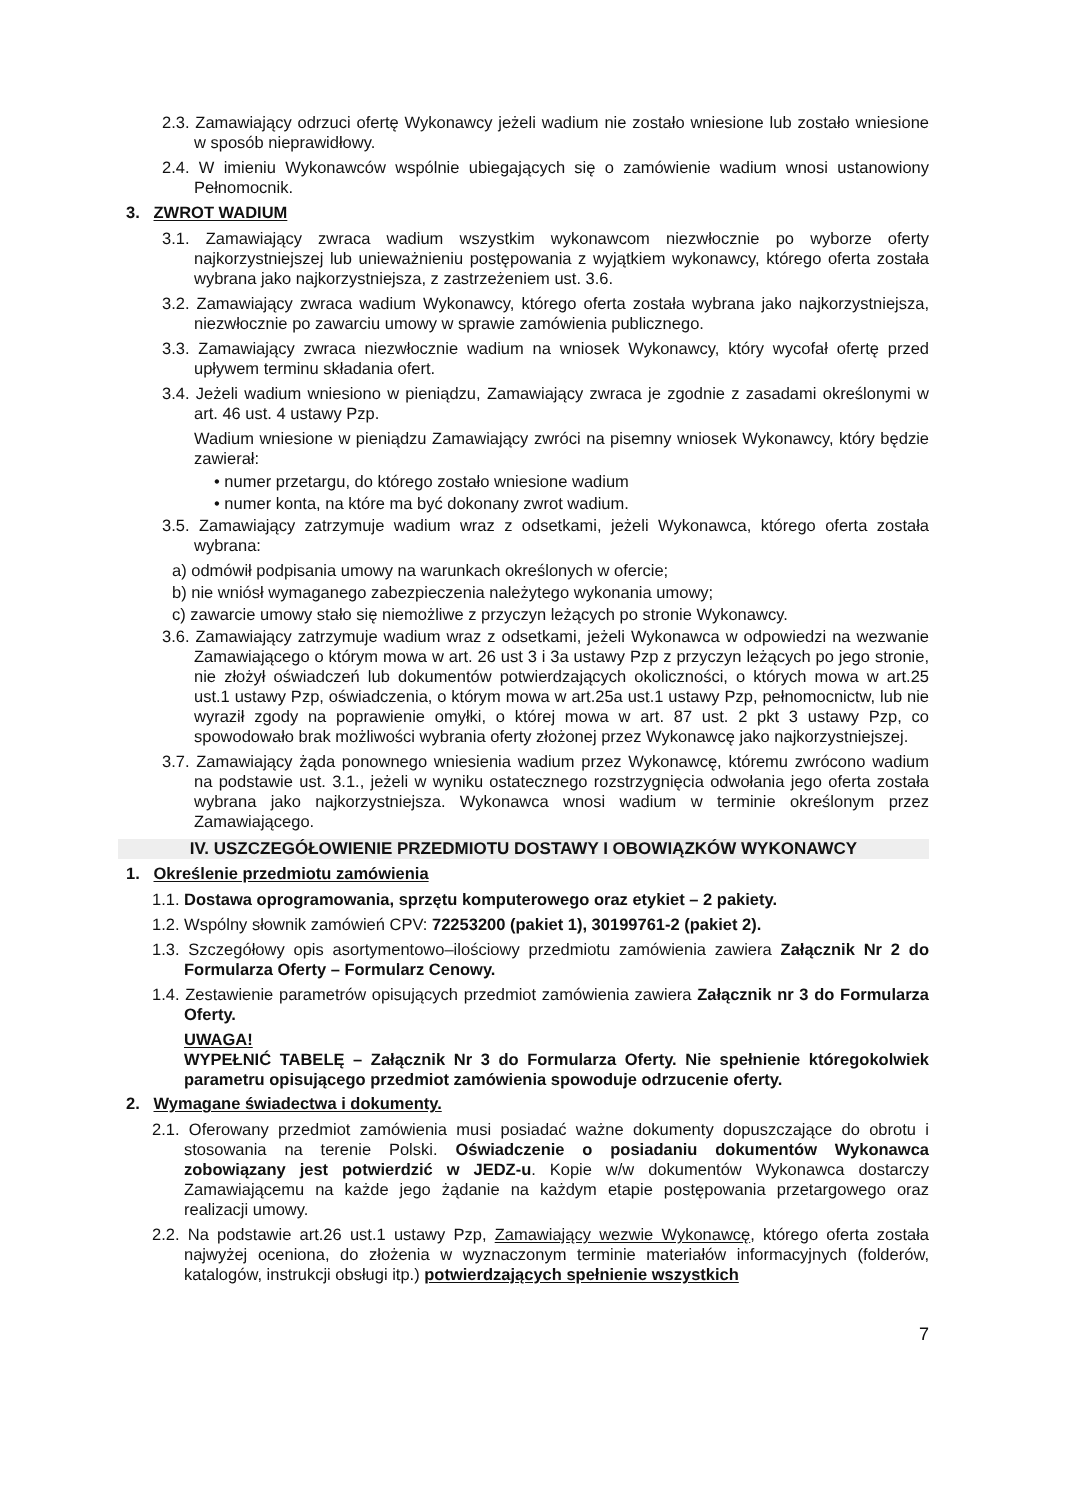2.3. Zamawiający odrzuci ofertę Wykonawcy jeżeli wadium nie zostało wniesione lub zostało wniesione w sposób nieprawidłowy.
2.4. W imieniu Wykonawców wspólnie ubiegających się o zamówienie wadium wnosi ustanowiony Pełnomocnik.
3. ZWROT WADIUM
3.1. Zamawiający zwraca wadium wszystkim wykonawcom niezwłocznie po wyborze oferty najkorzystniejszej lub unieważnieniu postępowania z wyjątkiem wykonawcy, którego oferta została wybrana jako najkorzystniejsza, z zastrzeżeniem ust. 3.6.
3.2. Zamawiający zwraca wadium Wykonawcy, którego oferta została wybrana jako najkorzystniejsza, niezwłocznie po zawarciu umowy w sprawie zamówienia publicznego.
3.3. Zamawiający zwraca niezwłocznie wadium na wniosek Wykonawcy, który wycofał ofertę przed upływem terminu składania ofert.
3.4. Jeżeli wadium wniesiono w pieniądzu, Zamawiający zwraca je zgodnie z zasadami określonymi w art. 46 ust. 4 ustawy Pzp.
Wadium wniesione w pieniądzu Zamawiający zwróci na pisemny wniosek Wykonawcy, który będzie zawierał:
• numer przetargu, do którego zostało wniesione wadium
• numer konta, na które ma być dokonany zwrot wadium.
3.5. Zamawiający zatrzymuje wadium wraz z odsetkami, jeżeli Wykonawca, którego oferta została wybrana:
a) odmówił podpisania umowy na warunkach określonych w ofercie;
b) nie wniósł wymaganego zabezpieczenia należytego wykonania umowy;
c) zawarcie umowy stało się niemożliwe z przyczyn leżących po stronie Wykonawcy.
3.6. Zamawiający zatrzymuje wadium wraz z odsetkami, jeżeli Wykonawca w odpowiedzi na wezwanie Zamawiającego o którym mowa w art. 26 ust 3 i 3a ustawy Pzp z przyczyn leżących po jego stronie, nie złożył oświadczeń lub dokumentów potwierdzających okoliczności, o których mowa w art.25 ust.1 ustawy Pzp, oświadczenia, o którym mowa w art.25a ust.1 ustawy Pzp, pełnomocnictw, lub nie wyraził zgody na poprawienie omyłki, o której mowa w art. 87 ust. 2 pkt 3 ustawy Pzp, co spowodowało brak możliwości wybrania oferty złożonej przez Wykonawcę jako najkorzystniejszej.
3.7. Zamawiający żąda ponownego wniesienia wadium przez Wykonawcę, któremu zwrócono wadium na podstawie ust. 3.1., jeżeli w wyniku ostatecznego rozstrzygnięcia odwołania jego oferta została wybrana jako najkorzystniejsza. Wykonawca wnosi wadium w terminie określonym przez Zamawiającego.
IV. USZCZEGÓŁOWIENIE PRZEDMIOTU DOSTAWY I OBOWIĄZKÓW WYKONAWCY
1. Określenie przedmiotu zamówienia
1.1. Dostawa oprogramowania, sprzętu komputerowego oraz etykiet – 2 pakiety.
1.2. Wspólny słownik zamówień CPV: 72253200 (pakiet 1), 30199761-2 (pakiet 2).
1.3. Szczegółowy opis asortymentowo–ilościowy przedmiotu zamówienia zawiera Załącznik Nr 2 do Formularza Oferty – Formularz Cenowy.
1.4. Zestawienie parametrów opisujących przedmiot zamówienia zawiera Załącznik nr 3 do Formularza Oferty.
UWAGA!
WYPEŁNIĆ TABELĘ – Załącznik Nr 3 do Formularza Oferty. Nie spełnienie któregokolwiek parametru opisującego przedmiot zamówienia spowoduje odrzucenie oferty.
2. Wymagane świadectwa i dokumenty.
2.1. Oferowany przedmiot zamówienia musi posiadać ważne dokumenty dopuszczające do obrotu i stosowania na terenie Polski. Oświadczenie o posiadaniu dokumentów Wykonawca zobowiązany jest potwierdzić w JEDZ-u. Kopie w/w dokumentów Wykonawca dostarczy Zamawiającemu na każde jego żądanie na każdym etapie postępowania przetargowego oraz realizacji umowy.
2.2. Na podstawie art.26 ust.1 ustawy Pzp, Zamawiający wezwie Wykonawcę, którego oferta została najwyżej oceniona, do złożenia w wyznaczonym terminie materiałów informacyjnych (folderów, katalogów, instrukcji obsługi itp.) potwierdzających spełnienie wszystkich
7